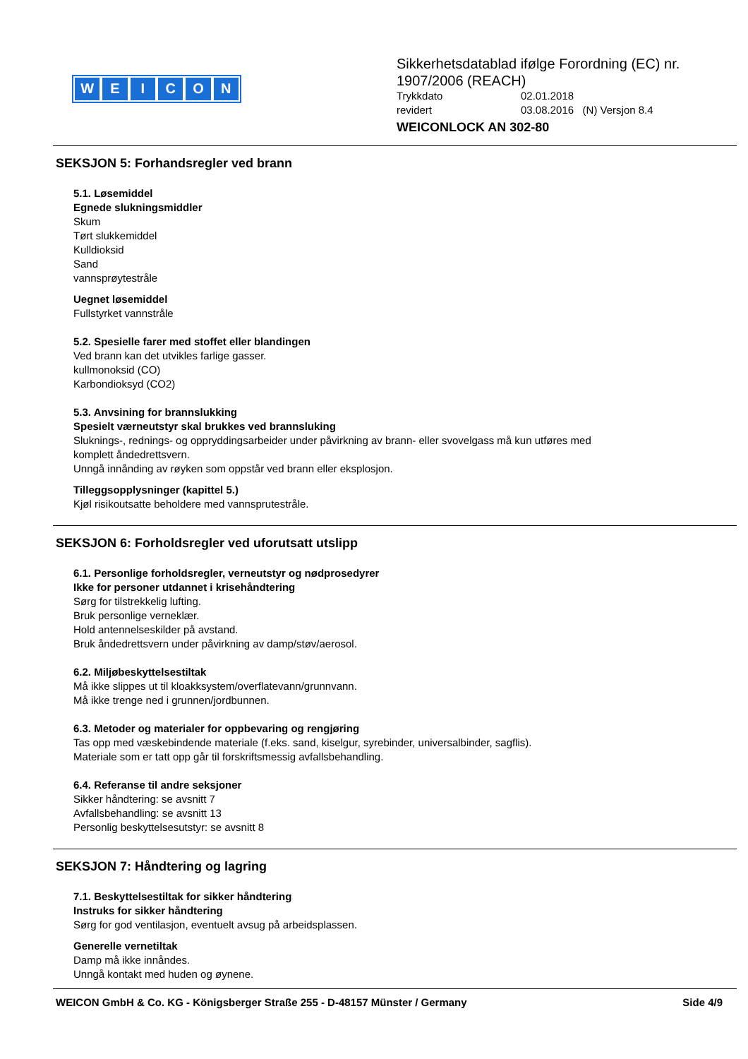WEICON
Sikkerhetsdatablad ifølge Forordning (EC) nr.
1907/2006 (REACH)
Trykkdato 02.01.2018
revidert 03.08.2016 (N) Versjon 8.4
WEICONLOCK AN 302-80
SEKSJON 5: Forhandsregler ved brann
5.1. Løsemiddel
Egnede slukningsmiddler
Skum
Tørt slukkemiddel
Kulldioksid
Sand
vannsprøytestråle
Uegnet løsemiddel
Fullstyrket vannstråle
5.2. Spesielle farer med stoffet eller blandingen
Ved brann kan det utvikles farlige gasser.
kullmonoksid (CO)
Karbondioksyd (CO2)
5.3. Anvsining for brannslukking
Spesielt værneutstyr skal brukkes ved brannsluking
Sluknings-, rednings- og oppryddingsarbeider under påvirkning av brann- eller svovelgass må kun utføres med
komplett åndedrettsvern.
Unngå innånding av røyken som oppstår ved brann eller eksplosjon.
Tilleggsopplysninger (kapittel 5.)
Kjøl risikoutsatte beholdere med vannsprutestråle.
SEKSJON 6: Forholdsregler ved uforutsatt utslipp
6.1. Personlige forholdsregler, verneutstyr og nødprosedyrer
Ikke for personer utdannet i krisehåndtering
Sørg for tilstrekkelig lufting.
Bruk personlige verneklær.
Hold antennelseskilder på avstand.
Bruk åndedrettsvern under påvirkning av damp/støv/aerosol.
6.2. Miljøbeskyttelsestiltak
Må ikke slippes ut til kloakksystem/overflatevann/grunnvann.
Må ikke trenge ned i grunnen/jordbunnen.
6.3. Metoder og materialer for oppbevaring og rengjøring
Tas opp med væskebindende materiale (f.eks. sand, kiselgur, syrebinder, universalbinder, sagflis).
Materiale som er tatt opp går til forskriftsmessig avfallsbehandling.
6.4. Referanse til andre seksjoner
Sikker håndtering: se avsnitt 7
Avfallsbehandling: se avsnitt 13
Personlig beskyttelsesutstyr: se avsnitt 8
SEKSJON 7: Håndtering og lagring
7.1. Beskyttelsestiltak for sikker håndtering
Instruks for sikker håndtering
Sørg for god ventilasjon, eventuelt avsug på arbeidsplassen.
Generelle vernetiltak
Damp må ikke innåndes.
Unngå kontakt med huden og øynene.
WEICON GmbH & Co. KG - Königsberger Straße 255 - D-48157 Münster / Germany Side 4/9